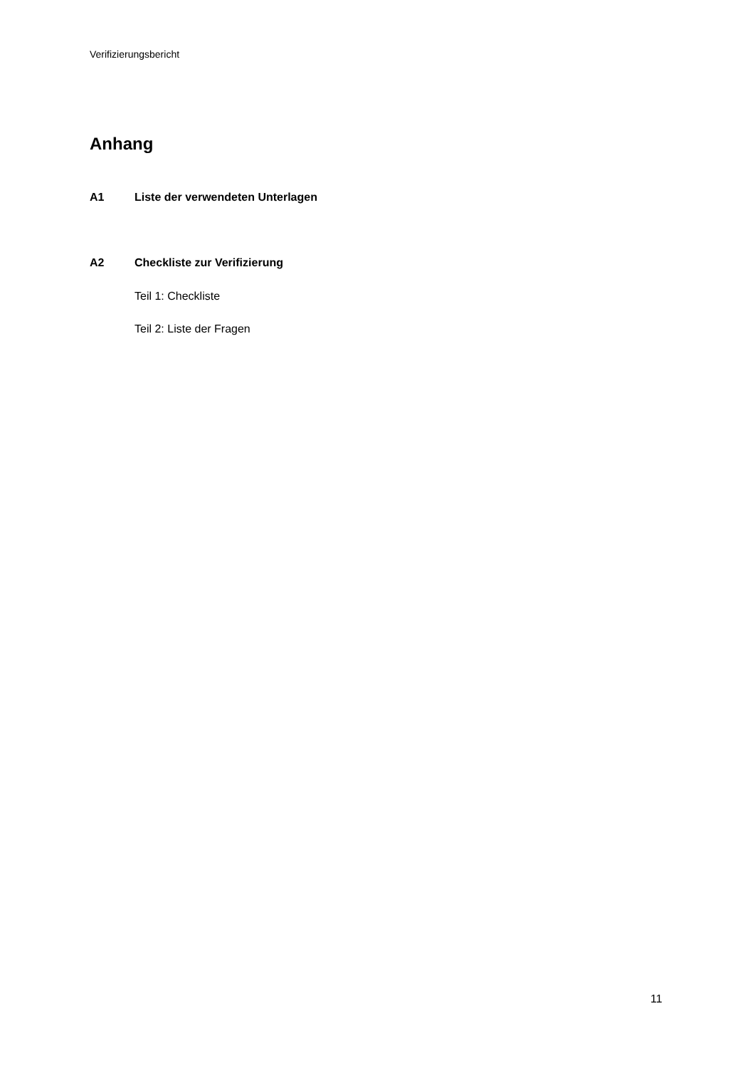Verifizierungsbericht
Anhang
A1 Liste der verwendeten Unterlagen
A2 Checkliste zur Verifizierung
Teil 1: Checkliste
Teil 2: Liste der Fragen
11